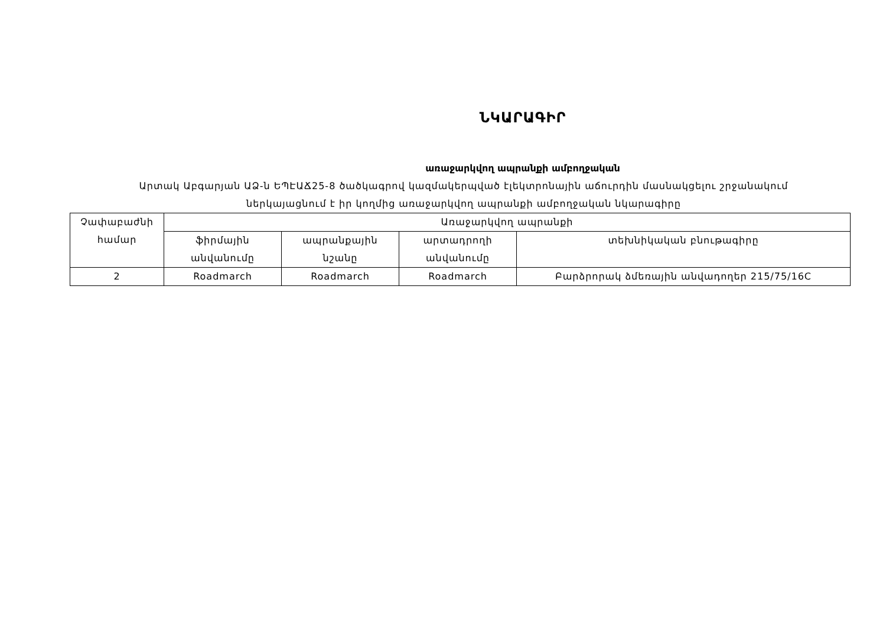ՆԿԱՐԱԳԻՐ
առաջարկվող ապրանքի ամբողջական
Արտակ Աբգարյան ԱՁ-ն ԵՊԷԱՃ25-8 ծածկագրով կազմակերպված էլեկտրոնային աճուրդին մասնակցելու շրջանակում ներկայացնում է իր կողմից առաջարկվող ապրանքի ամբողջական նկարագիրը
| Չափաբաժնի համար | Առաջարկվող ապրանքի | | | |
| --- | --- | --- | --- | --- |
| | ֆիրմային անվանումը | ապրանքային նշանը | արտադրողի անվանումը | տեխնիկական բնութագիրը |
| 2 | Roadmarch | Roadmarch | Roadmarch | Բարձրորակ ձմեռային անվադողեր 215/75/16C |